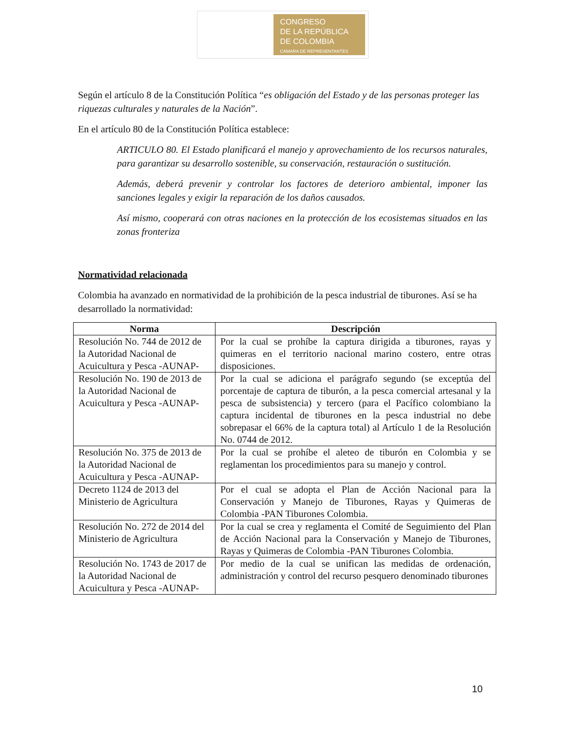CONGRESO
DE LA REPÚBLICA
DE COLOMBIA
CÁMARA DE REPRESENTANTES
Según el artículo 8 de la Constitución Política “es obligación del Estado y de las personas proteger las riquezas culturales y naturales de la Nación”.
En el artículo 80 de la Constitución Política establece:
ARTICULO 80. El Estado planificará el manejo y aprovechamiento de los recursos naturales, para garantizar su desarrollo sostenible, su conservación, restauración o sustitución.
Además, deberá prevenir y controlar los factores de deterioro ambiental, imponer las sanciones legales y exigir la reparación de los daños causados.
Así mismo, cooperará con otras naciones en la protección de los ecosistemas situados en las zonas fronteriza
Normatividad relacionada
Colombia ha avanzado en normatividad de la prohibición de la pesca industrial de tiburones. Así se ha desarrollado la normatividad:
| Norma | Descripción |
| --- | --- |
| Resolución No. 744 de 2012 de la Autoridad Nacional de Acuicultura y Pesca -AUNAP- | Por la cual se prohíbe la captura dirigida a tiburones, rayas y quimeras en el territorio nacional marino costero, entre otras disposiciones. |
| Resolución No. 190 de 2013 de la Autoridad Nacional de Acuicultura y Pesca -AUNAP- | Por la cual se adiciona el parágrafo segundo (se exceptúa del porcentaje de captura de tiburón, a la pesca comercial artesanal y la pesca de subsistencia) y tercero (para el Pacífico colombiano la captura incidental de tiburones en la pesca industrial no debe sobrepasar el 66% de la captura total) al Artículo 1 de la Resolución No. 0744 de 2012. |
| Resolución No. 375 de 2013 de la Autoridad Nacional de Acuicultura y Pesca -AUNAP- | Por la cual se prohíbe el aleteo de tiburón en Colombia y se reglamentan los procedimientos para su manejo y control. |
| Decreto 1124 de 2013 del Ministerio de Agricultura | Por el cual se adopta el Plan de Acción Nacional para la Conservación y Manejo de Tiburones, Rayas y Quimeras de Colombia -PAN Tiburones Colombia. |
| Resolución No. 272 de 2014 del Ministerio de Agricultura | Por la cual se crea y reglamenta el Comité de Seguimiento del Plan de Acción Nacional para la Conservación y Manejo de Tiburones, Rayas y Quimeras de Colombia -PAN Tiburones Colombia. |
| Resolución No. 1743 de 2017 de la Autoridad Nacional de Acuicultura y Pesca -AUNAP- | Por medio de la cual se unifican las medidas de ordenación, administración y control del recurso pesquero denominado tiburones |
10